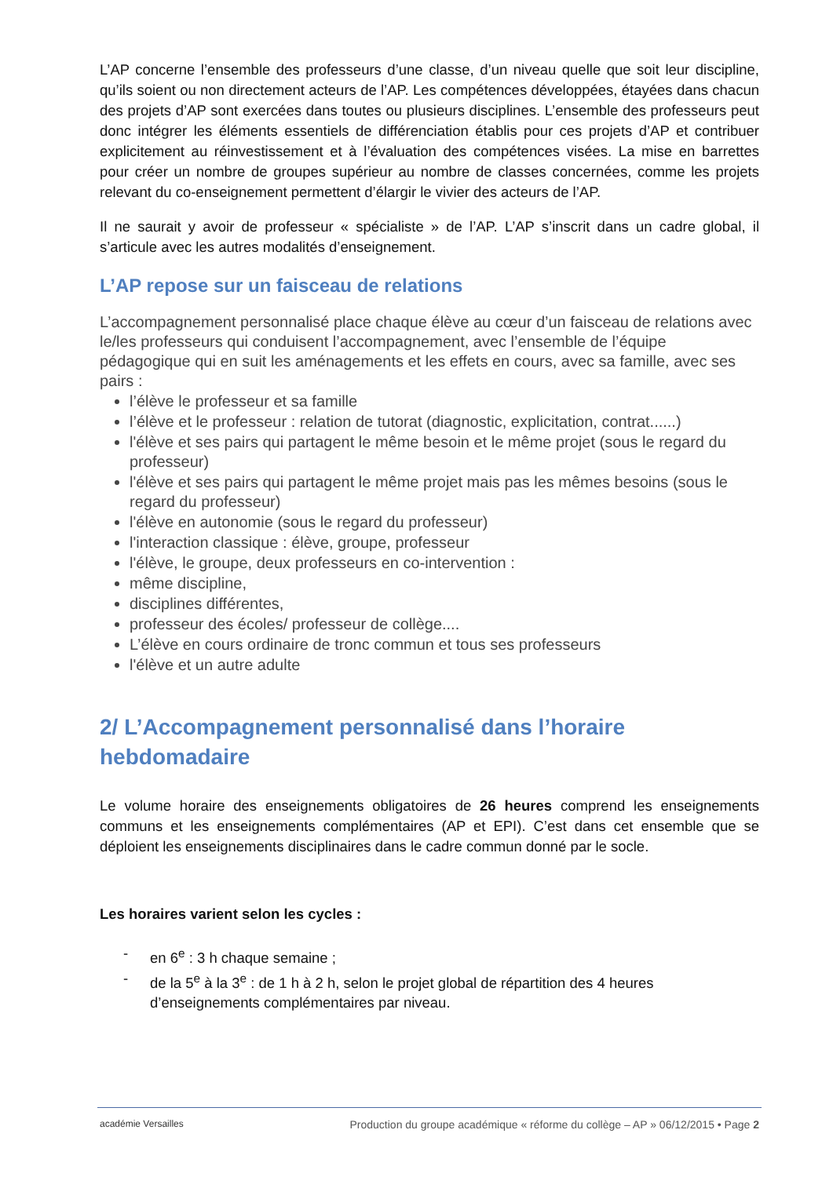L’AP concerne l’ensemble des professeurs d’une classe, d’un niveau quelle que soit leur discipline, qu’ils soient ou non directement acteurs de l’AP. Les compétences développées, étayées dans chacun des projets d’AP sont exercées dans toutes ou plusieurs disciplines. L’ensemble des professeurs peut donc intégrer les éléments essentiels de différenciation établis pour ces projets d’AP et contribuer explicitement au réinvestissement et à l’évaluation des compétences visées. La mise en barrettes pour créer un nombre de groupes supérieur au nombre de classes concernées, comme les projets relevant du co-enseignement permettent d’élargir le vivier des acteurs de l’AP.
Il ne saurait y avoir de professeur « spécialiste » de l’AP. L’AP s’inscrit dans un cadre global, il s’articule avec les autres modalités d’enseignement.
L’AP repose sur un faisceau de relations
L’accompagnement personnalisé place chaque élève au cœur d’un faisceau de relations avec le/les professeurs qui conduisent l’accompagnement, avec l’ensemble de l’équipe pédagogique qui en suit les aménagements et les effets en cours, avec sa famille, avec ses pairs :
l’élève le professeur et sa famille
l’élève et le professeur : relation de tutorat (diagnostic, explicitation, contrat......)
l'élève et ses pairs qui partagent le même besoin et le même projet (sous le regard du professeur)
l'élève et ses pairs qui partagent le même projet mais pas les mêmes besoins (sous le regard du professeur)
l'élève en autonomie (sous le regard du professeur)
l'interaction classique : élève, groupe, professeur
l'élève, le groupe, deux professeurs en co-intervention :
même discipline,
disciplines différentes,
professeur des écoles/ professeur de collège....
L’élève en cours ordinaire de tronc commun et tous ses professeurs
l'élève et un autre adulte
2/ L’Accompagnement personnalisé dans l’horaire hebdomadaire
Le volume horaire des enseignements obligatoires de 26 heures comprend les enseignements communs et les enseignements complémentaires (AP et EPI). C’est dans cet ensemble que se déploient les enseignements disciplinaires dans le cadre commun donné par le socle.
Les horaires varient selon les cycles :
- en 6<sup>e</sup> : 3 h chaque semaine ;
- de la 5<sup>e</sup> à la 3<sup>e</sup> : de 1 h à 2 h, selon le projet global de répartition des 4 heures d’enseignements complémentaires par niveau.
académie Versailles
Production du groupe académique « réforme du collège – AP » 06/12/2015 • Page 2